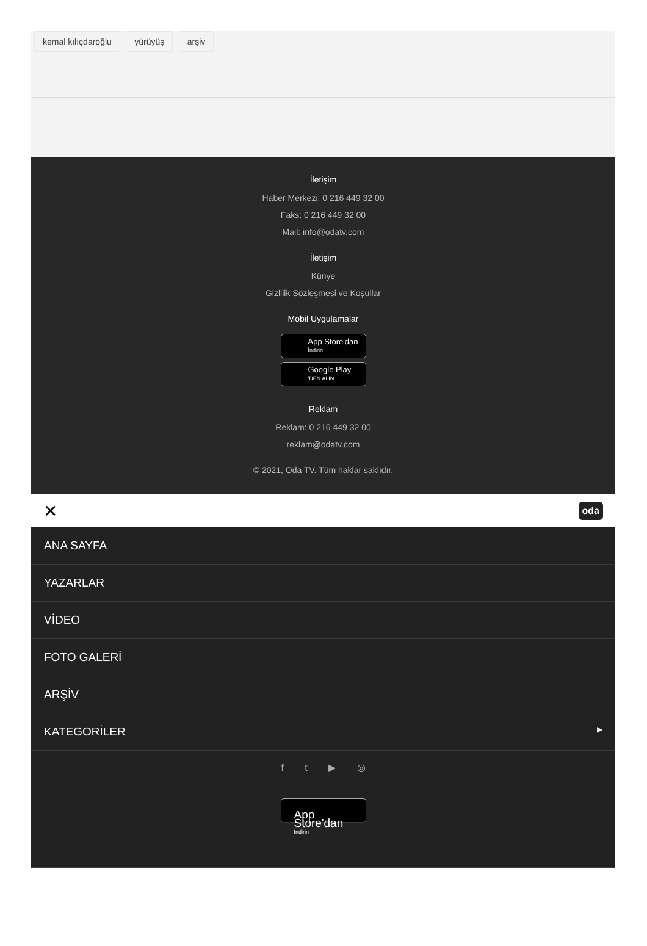kemal kılıçdaroğlu yürüyüş arşiv
İletişim
Haber Merkezi: 0 216 449 32 00
Faks: 0 216 449 32 00
Mail: info@odatv.com
İletişim
Künye
Gizlilik Sözleşmesi ve Koşullar
Mobil Uygulamalar
App Store'dan İndirin
Google Play 'DEN ALIN
Reklam
Reklam: 0 216 449 32 00
reklam@odatv.com
© 2021, Oda TV. Tüm haklar saklıdır.
✕ oda
ANA SAYFA
YAZARLAR
VİDEO
FOTO GALERİ
ARŞİV
KATEGORİLER ▶
f t ▶ ◎
App Store'dan İndirin